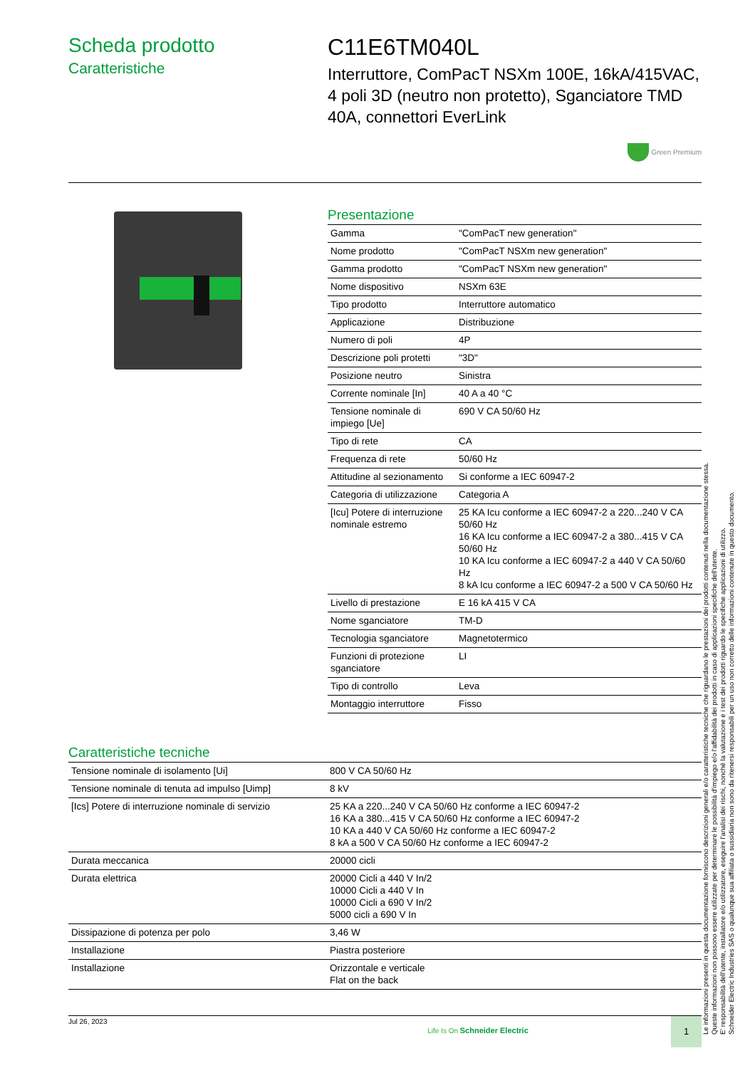Scheda prodotto
Caratteristiche
C11E6TM040L
Interruttore, ComPacT NSXm 100E, 16kA/415VAC, 4 poli 3D (neutro non protetto), Sganciatore TMD 40A, connettori EverLink
Green Premium
Presentazione
| Gamma | "ComPacT new generation" |
| Nome prodotto | "ComPacT NSXm new generation" |
| Gamma prodotto | "ComPacT NSXm new generation" |
| Nome dispositivo | NSXm 63E |
| Tipo prodotto | Interruttore automatico |
| Applicazione | Distribuzione |
| Numero di poli | 4P |
| Descrizione poli protetti | "3D" |
| Posizione neutro | Sinistra |
| Corrente nominale [In] | 40 A a 40 °C |
| Tensione nominale di impiego [Ue] | 690 V CA 50/60 Hz |
| Tipo di rete | CA |
| Frequenza di rete | 50/60 Hz |
| Attitudine al sezionamento | Si conforme a IEC 60947-2 |
| Categoria di utilizzazione | Categoria A |
| [Icu] Potere di interruzione nominale estremo | 25 KA Icu conforme a IEC 60947-2 a 220...240 V CA 50/60 Hz 16 KA Icu conforme a IEC 60947-2 a 380...415 V CA 50/60 Hz 10 KA Icu conforme a IEC 60947-2 a 440 V CA 50/60 Hz 8 kA Icu conforme a IEC 60947-2 a 500 V CA 50/60 Hz |
| Livello di prestazione | E 16 kA 415 V CA |
| Nome sganciatore | TM-D |
| Tecnologia sganciatore | Magnetotermico |
| Funzioni di protezione sganciatore | LI |
| Tipo di controllo | Leva |
| Montaggio interruttore | Fisso |
Caratteristiche tecniche
| Tensione nominale di isolamento [Ui] | 800 V CA 50/60 Hz |
| Tensione nominale di tenuta ad impulso [Uimp] | 8 kV |
| [Ics] Potere di interruzione nominale di servizio | 25 KA a 220...240 V CA 50/60 Hz conforme a IEC 60947-2 16 KA a 380...415 V CA 50/60 Hz conforme a IEC 60947-2 10 KA a 440 V CA 50/60 Hz conforme a IEC 60947-2 8 kA a 500 V CA 50/60 Hz conforme a IEC 60947-2 |
| Durata meccanica | 20000 cicli |
| Durata elettrica | 20000 Cicli a 440 V In/2 10000 Cicli a 440 V In 10000 Cicli a 690 V In/2 5000 cicli a 690 V In |
| Dissipazione di potenza per polo | 3,46 W |
| Installazione | Piastra posteriore |
| Installazione | Orizzontale e verticale Flat on the back |
Jul 26, 2023
Life Is On Schneider Electric
1
Le informazioni presenti in questa documentazione forniscono descrizioni generali e/o caratteristiche tecniche che riguardano le prestazioni dei prodotti contenuti nella documentazione stessa.
Queste informazioni non possono essere utilizzate per determinare le possibilità d'impiego e/o l'affidabilità dei prodotti in caso di applicazioni specifiche dell'utente.
E' responsabilità dell'utente, installatore e/o utilizzatore, eseguire l'analisi dei rischi, nonché la valutazione e i test dei prodotti riguardo le specifiche applicazioni di utilizzo.
Schneider Electric Industries SAS o qualunque sua affiliata o sussidiaria non sono da ritenersi responsabili per un uso non corretto delle informazioni contenute in questo documento.